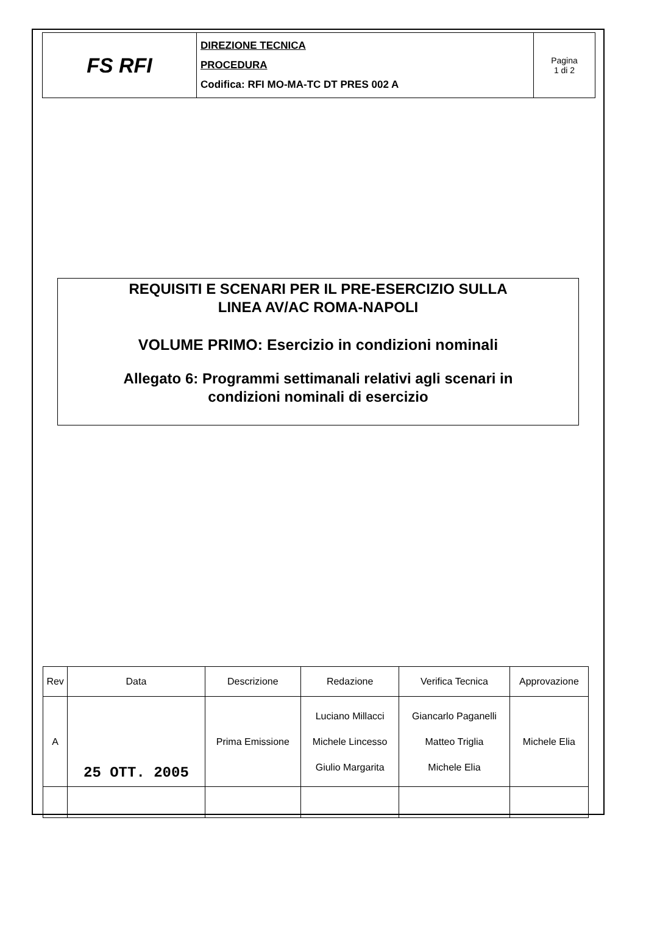| FS RFI | DIREZIONE TECNICA PROCEDURA Codifica: RFI MO-MA-TC DT PRES 002 A | Pagina 1 di 2 |
REQUISITI E SCENARI PER IL PRE-ESERCIZIO SULLA
LINEA AV/AC ROMA-NAPOLI
VOLUME PRIMO: Esercizio in condizioni nominali
Allegato 6: Programmi settimanali relativi agli scenari in
condizioni nominali di esercizio
| Rev | Data | Descrizione | Redazione | Verifica Tecnica | Approvazione |
| A | 25 OTT. 2005 | Prima Emissione | Luciano Millacci Michele Lincesso Giulio Margarita | Giancarlo Paganelli Matteo Triglia Michele Elia | Michele Elia |